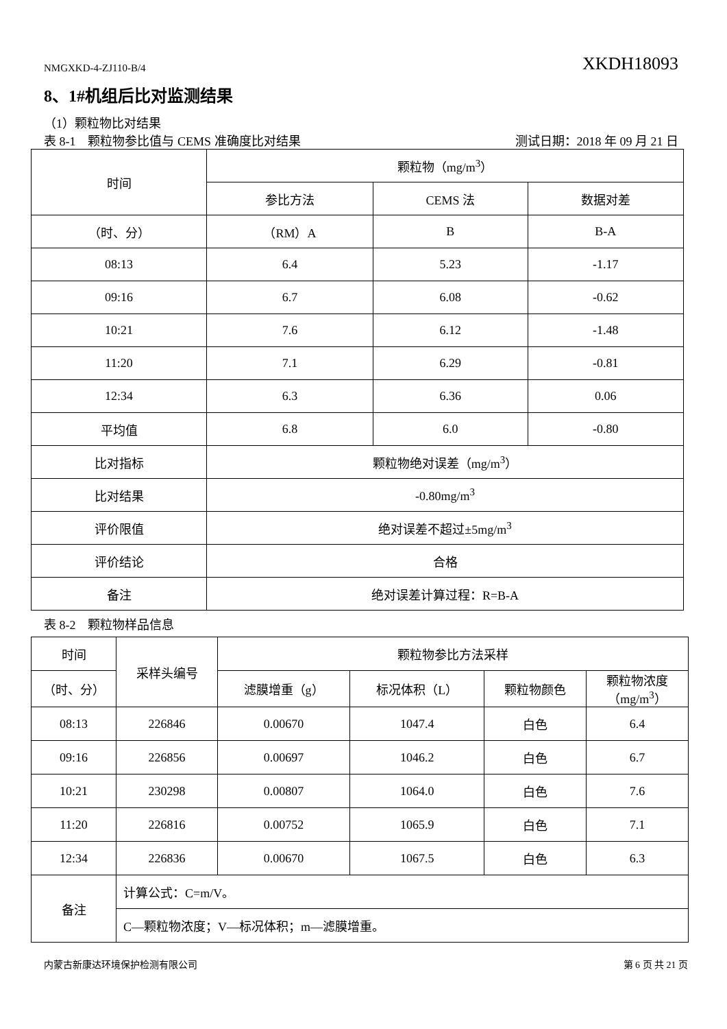NMGXKD-4-ZJ110-B/4 XKDH18093
8、1#机组后比对监测结果
（1）颗粒物比对结果
表 8-1　颗粒物参比值与 CEMS 准确度比对结果 测试日期：2018 年 09 月 21 日
| 时间 | 颗粒物（mg/m<sup>3</sup>） | | |
| --- | --- | --- | --- |
| | 参比方法 | CEMS 法 | 数据对差 |
| （时、分） | （RM）A | B | B-A |
| 08:13 | 6.4 | 5.23 | -1.17 |
| 09:16 | 6.7 | 6.08 | -0.62 |
| 10:21 | 7.6 | 6.12 | -1.48 |
| 11:20 | 7.1 | 6.29 | -0.81 |
| 12:34 | 6.3 | 6.36 | 0.06 |
| 平均值 | 6.8 | 6.0 | -0.80 |
| 比对指标 | 颗粒物绝对误差（mg/m<sup>3</sup>） | | |
| 比对结果 | -0.80mg/m<sup>3</sup> | | |
| 评价限值 | 绝对误差不超过±5mg/m<sup>3</sup> | | |
| 评价结论 | 合格 | | |
| 备注 | 绝对误差计算过程：R=B-A | | |
表 8-2　颗粒物样品信息
| 时间 | 采样头编号 | 颗粒物参比方法采样 | | | |
| --- | --- | --- | --- | --- | --- |
| （时、分） | | 滤膜增重（g） | 标况体积（L） | 颗粒物颜色 | 颗粒物浓度 （mg/m<sup>3</sup>） |
| 08:13 | 226846 | 0.00670 | 1047.4 | 白色 | 6.4 |
| 09:16 | 226856 | 0.00697 | 1046.2 | 白色 | 6.7 |
| 10:21 | 230298 | 0.00807 | 1064.0 | 白色 | 7.6 |
| 11:20 | 226816 | 0.00752 | 1065.9 | 白色 | 7.1 |
| 12:34 | 226836 | 0.00670 | 1067.5 | 白色 | 6.3 |
| 备注 | 计算公式：C=m/V。 | | | | |
| | C—颗粒物浓度；V—标况体积；m—滤膜增重。 | | | | |
内蒙古新康达环境保护检测有限公司 第 6 页 共 21 页